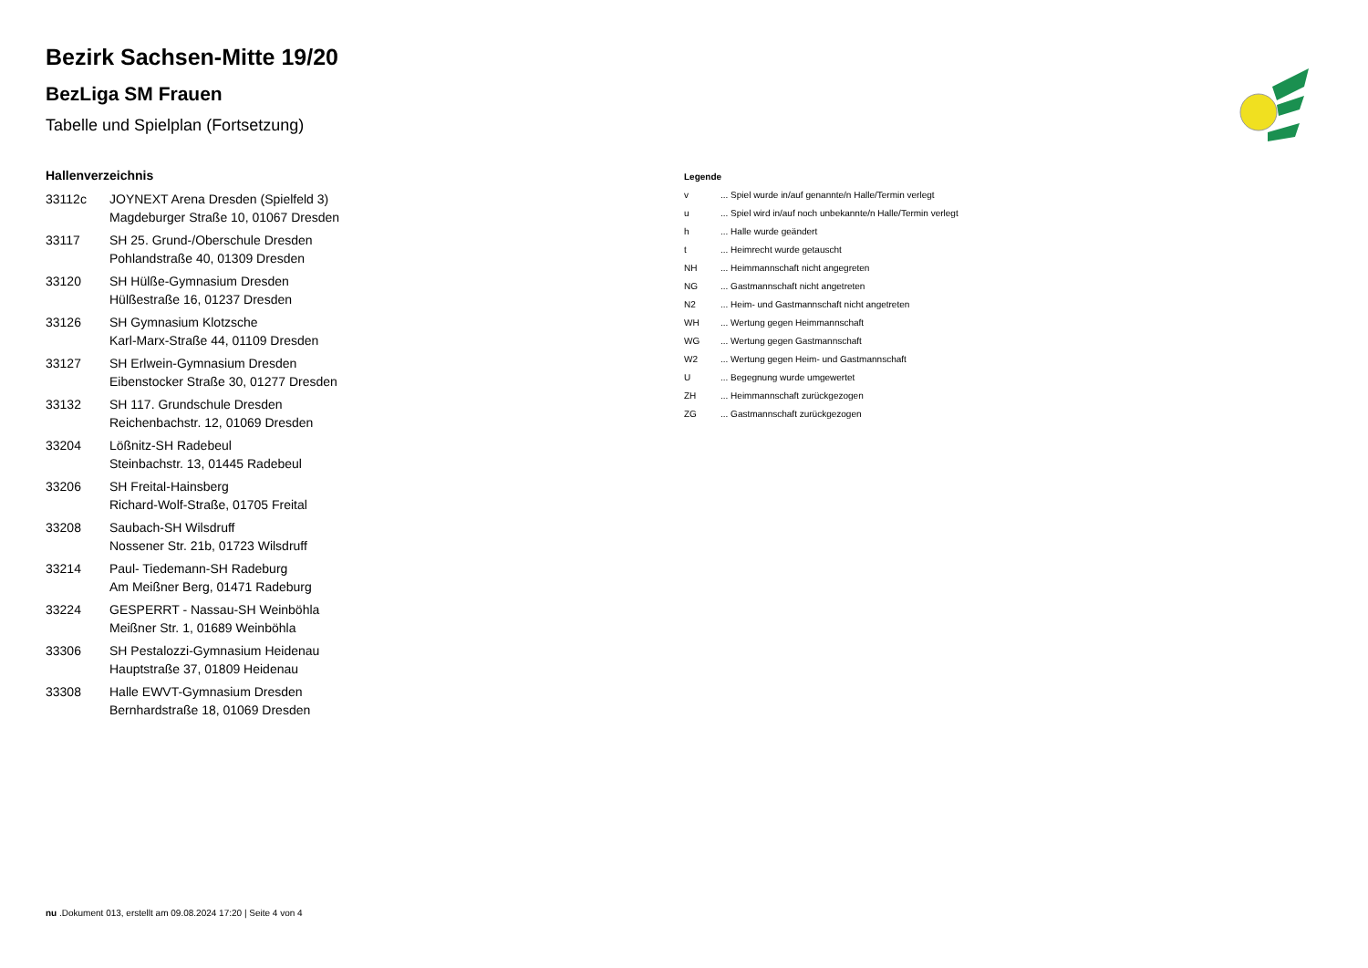Bezirk Sachsen-Mitte 19/20
BezLiga SM Frauen
Tabelle und Spielplan (Fortsetzung)
Hallenverzeichnis
| 33112c | JOYNEXT Arena Dresden (Spielfeld 3) Magdeburger Straße 10, 01067 Dresden |
| 33117 | SH 25. Grund-/Oberschule Dresden Pohlandstraße 40, 01309 Dresden |
| 33120 | SH Hülße-Gymnasium Dresden Hülßestraße 16, 01237 Dresden |
| 33126 | SH Gymnasium Klotzsche Karl-Marx-Straße 44, 01109 Dresden |
| 33127 | SH Erlwein-Gymnasium Dresden Eibenstocker Straße 30, 01277 Dresden |
| 33132 | SH 117. Grundschule Dresden Reichenbachstr. 12, 01069 Dresden |
| 33204 | Lößnitz-SH Radebeul Steinbachstr. 13, 01445 Radebeul |
| 33206 | SH Freital-Hainsberg Richard-Wolf-Straße, 01705 Freital |
| 33208 | Saubach-SH Wilsdruff Nossener Str. 21b, 01723 Wilsdruff |
| 33214 | Paul- Tiedemann-SH Radeburg Am Meißner Berg, 01471 Radeburg |
| 33224 | GESPERRT - Nassau-SH Weinböhla Meißner Str. 1, 01689 Weinböhla |
| 33306 | SH Pestalozzi-Gymnasium Heidenau Hauptstraße 37, 01809 Heidenau |
| 33308 | Halle EWVT-Gymnasium Dresden Bernhardstraße 18, 01069 Dresden |
Legende
| v | ... Spiel wurde in/auf genannte/n Halle/Termin verlegt |
| u | ... Spiel wird in/auf noch unbekannte/n Halle/Termin verlegt |
| h | ... Halle wurde geändert |
| t | ... Heimrecht wurde getauscht |
| NH | ... Heimmannschaft nicht angegreten |
| NG | ... Gastmannschaft nicht angetreten |
| N2 | ... Heim- und Gastmannschaft nicht angetreten |
| WH | ... Wertung gegen Heimmannschaft |
| WG | ... Wertung gegen Gastmannschaft |
| W2 | ... Wertung gegen Heim- und Gastmannschaft |
| U | ... Begegnung wurde umgewertet |
| ZH | ... Heimmannschaft zurückgezogen |
| ZG | ... Gastmannschaft zurückgezogen |
nu .Dokument 013, erstellt am 09.08.2024 17:20 | Seite 4 von 4